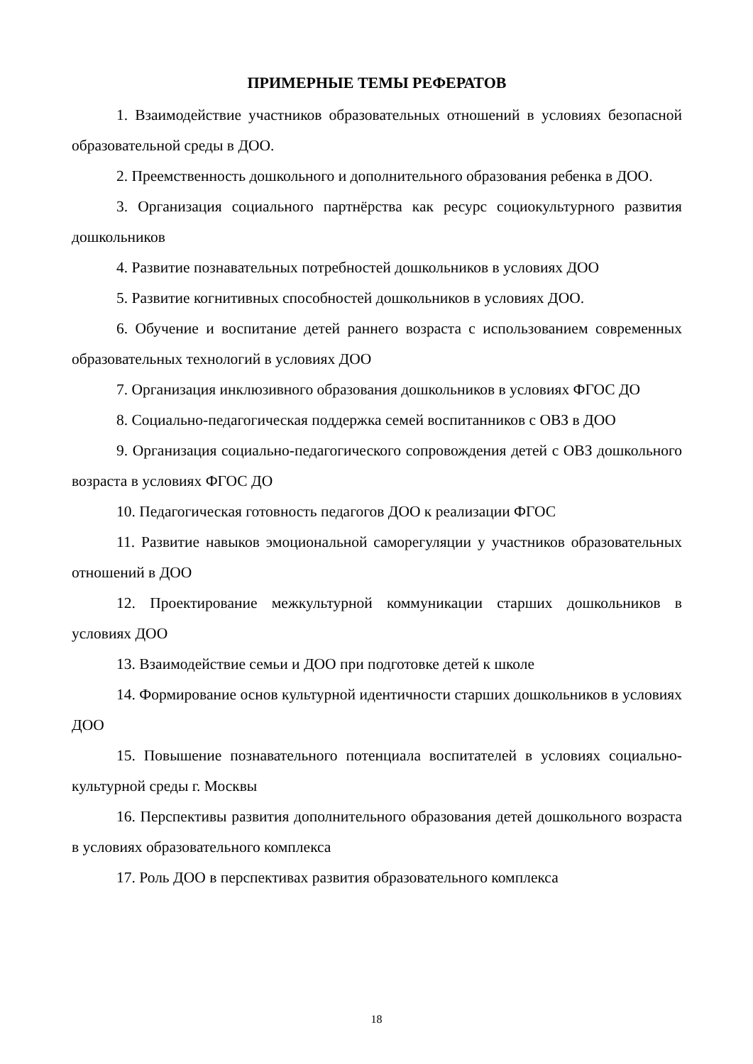ПРИМЕРНЫЕ ТЕМЫ РЕФЕРАТОВ
1. Взаимодействие участников образовательных отношений в условиях безопасной образовательной среды в ДОО.
2. Преемственность дошкольного и дополнительного образования ребенка в ДОО.
3. Организация социального партнёрства как ресурс социокультурного развития дошкольников
4. Развитие познавательных потребностей дошкольников в условиях ДОО
5. Развитие когнитивных способностей дошкольников в условиях ДОО.
6. Обучение и воспитание детей раннего возраста с использованием современных образовательных технологий в условиях ДОО
7. Организация инклюзивного образования дошкольников в условиях ФГОС ДО
8. Социально-педагогическая поддержка семей воспитанников с ОВЗ в ДОО
9. Организация социально-педагогического сопровождения детей с ОВЗ дошкольного возраста в условиях ФГОС ДО
10. Педагогическая готовность педагогов ДОО к реализации ФГОС
11. Развитие навыков эмоциональной саморегуляции у участников образовательных отношений в ДОО
12. Проектирование межкультурной коммуникации старших дошкольников в условиях ДОО
13. Взаимодействие семьи и ДОО при подготовке детей к школе
14. Формирование основ культурной идентичности старших дошкольников в условиях ДОО
15. Повышение познавательного потенциала воспитателей в условиях социально-культурной среды г. Москвы
16. Перспективы развития дополнительного образования детей дошкольного возраста в условиях образовательного комплекса
17. Роль ДОО в перспективах развития образовательного комплекса
18